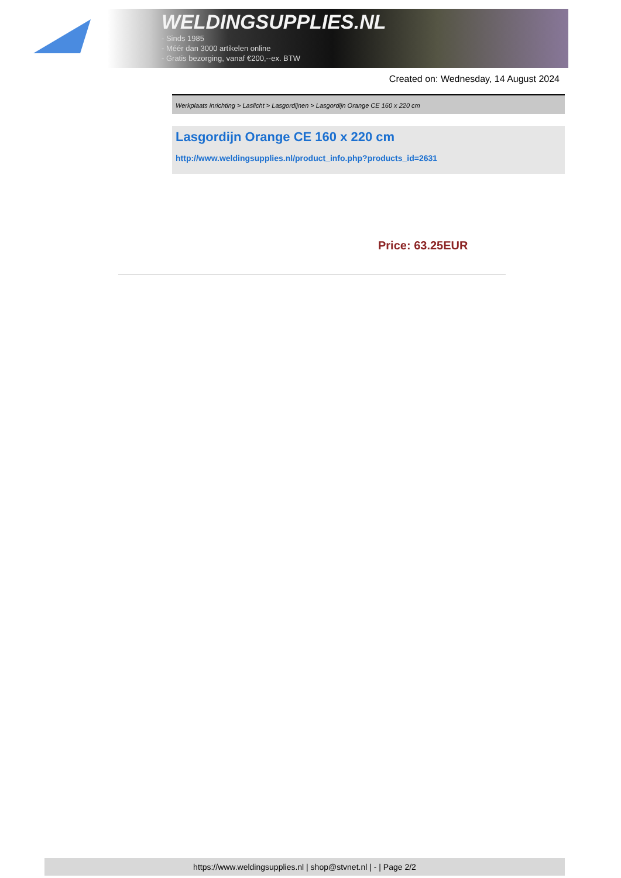WELDINGSUPPLIES.NL
- Sinds 1985
- Méér dan 3000 artikelen online
- Gratis bezorging, vanaf €200,--ex. BTW
Created on: Wednesday, 14 August 2024
Werkplaats inrichting > Laslicht > Lasgordijnen > Lasgordijn Orange CE 160 x 220 cm
Lasgordijn Orange CE 160 x 220 cm
http://www.weldingsupplies.nl/product_info.php?products_id=2631
Price: 63.25EUR
https://www.weldingsupplies.nl | shop@stvnet.nl | - | Page 2/2